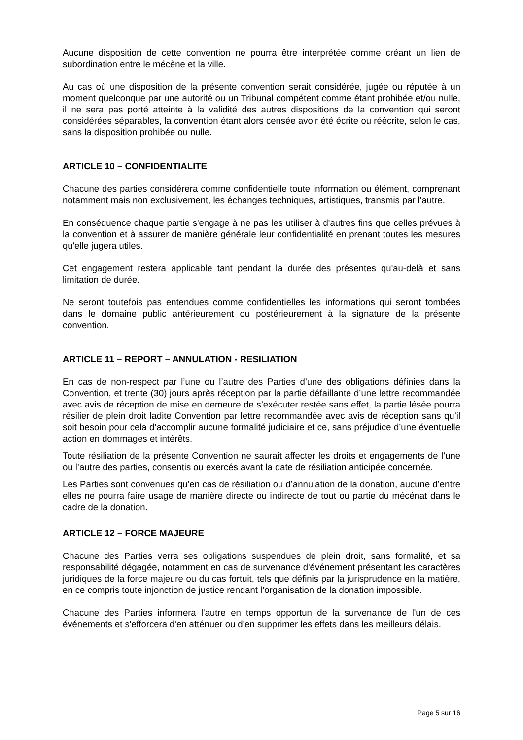Aucune disposition de cette convention ne pourra être interprétée comme créant un lien de subordination entre le mécène et la ville.
Au cas où une disposition de la présente convention serait considérée, jugée ou réputée à un moment quelconque par une autorité ou un Tribunal compétent comme étant prohibée et/ou nulle, il ne sera pas porté atteinte à la validité des autres dispositions de la convention qui seront considérées séparables, la convention étant alors censée avoir été écrite ou réécrite, selon le cas, sans la disposition prohibée ou nulle.
ARTICLE 10 – CONFIDENTIALITE
Chacune des parties considérera comme confidentielle toute information ou élément, comprenant notamment mais non exclusivement, les échanges techniques, artistiques, transmis par l'autre.
En conséquence chaque partie s'engage à ne pas les utiliser à d'autres fins que celles prévues à la convention et à assurer de manière générale leur confidentialité en prenant toutes les mesures qu'elle jugera utiles.
Cet engagement restera applicable tant pendant la durée des présentes qu'au-delà et sans limitation de durée.
Ne seront toutefois pas entendues comme confidentielles les informations qui seront tombées dans le domaine public antérieurement ou postérieurement à la signature de la présente convention.
ARTICLE 11 – REPORT – ANNULATION - RESILIATION
En cas de non-respect par l’une ou l’autre des Parties d’une des obligations définies dans la Convention, et trente (30) jours après réception par la partie défaillante d’une lettre recommandée avec avis de réception de mise en demeure de s’exécuter restée sans effet, la partie lésée pourra résilier de plein droit ladite Convention par lettre recommandée avec avis de réception sans qu’il soit besoin pour cela d’accomplir aucune formalité judiciaire et ce, sans préjudice d’une éventuelle action en dommages et intérêts.
Toute résiliation de la présente Convention ne saurait affecter les droits et engagements de l’une ou l’autre des parties, consentis ou exercés avant la date de résiliation anticipée concernée.
Les Parties sont convenues qu’en cas de résiliation ou d’annulation de la donation, aucune d’entre elles ne pourra faire usage de manière directe ou indirecte de tout ou partie du mécénat dans le cadre de la donation.
ARTICLE 12 – FORCE MAJEURE
Chacune des Parties verra ses obligations suspendues de plein droit, sans formalité, et sa responsabilité dégagée, notamment en cas de survenance d'événement présentant les caractères juridiques de la force majeure ou du cas fortuit, tels que définis par la jurisprudence en la matière, en ce compris toute injonction de justice rendant l’organisation de la donation impossible.
Chacune des Parties informera l'autre en temps opportun de la survenance de l'un de ces événements et s'efforcera d'en atténuer ou d'en supprimer les effets dans les meilleurs délais.
Page 5 sur 16